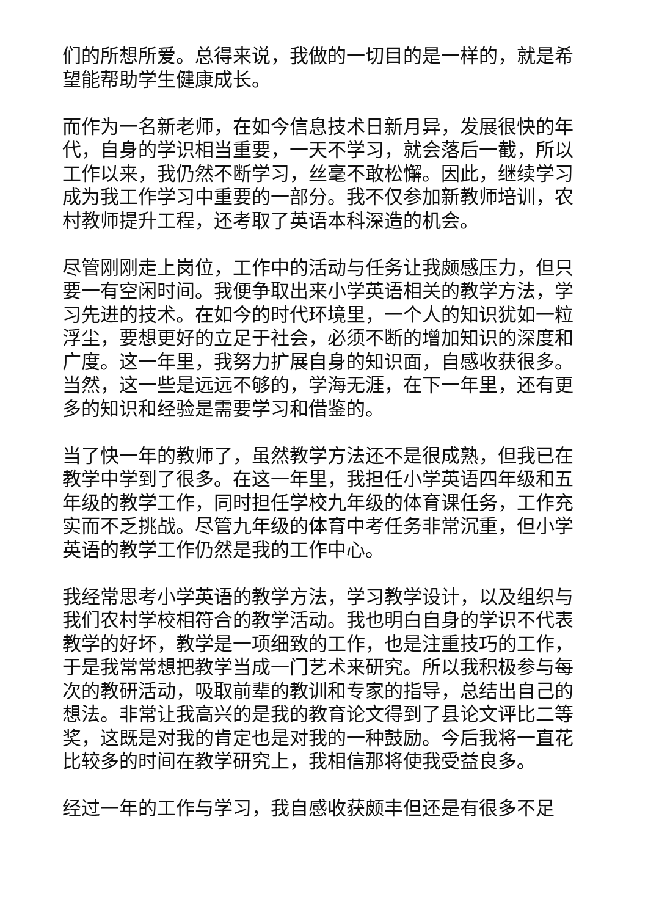们的所想所爱。总得来说，我做的一切目的是一样的，就是希望能帮助学生健康成长。
而作为一名新老师，在如今信息技术日新月异，发展很快的年代，自身的学识相当重要，一天不学习，就会落后一截，所以工作以来，我仍然不断学习，丝毫不敢松懈。因此，继续学习成为我工作学习中重要的一部分。我不仅参加新教师培训，农村教师提升工程，还考取了英语本科深造的机会。
尽管刚刚走上岗位，工作中的活动与任务让我颇感压力，但只要一有空闲时间。我便争取出来小学英语相关的教学方法，学习先进的技术。在如今的时代环境里，一个人的知识犹如一粒浮尘，要想更好的立足于社会，必须不断的增加知识的深度和广度。这一年里，我努力扩展自身的知识面，自感收获很多。当然，这一些是远远不够的，学海无涯，在下一年里，还有更多的知识和经验是需要学习和借鉴的。
当了快一年的教师了，虽然教学方法还不是很成熟，但我已在教学中学到了很多。在这一年里，我担任小学英语四年级和五年级的教学工作，同时担任学校九年级的体育课任务，工作充实而不乏挑战。尽管九年级的体育中考任务非常沉重，但小学英语的教学工作仍然是我的工作中心。
我经常思考小学英语的教学方法，学习教学设计，以及组织与我们农村学校相符合的教学活动。我也明白自身的学识不代表教学的好坏，教学是一项细致的工作，也是注重技巧的工作，于是我常常想把教学当成一门艺术来研究。所以我积极参与每次的教研活动，吸取前辈的教训和专家的指导，总结出自己的想法。非常让我高兴的是我的教育论文得到了县论文评比二等奖，这既是对我的肯定也是对我的一种鼓励。今后我将一直花比较多的时间在教学研究上，我相信那将使我受益良多。
经过一年的工作与学习，我自感收获颇丰但还是有很多不足